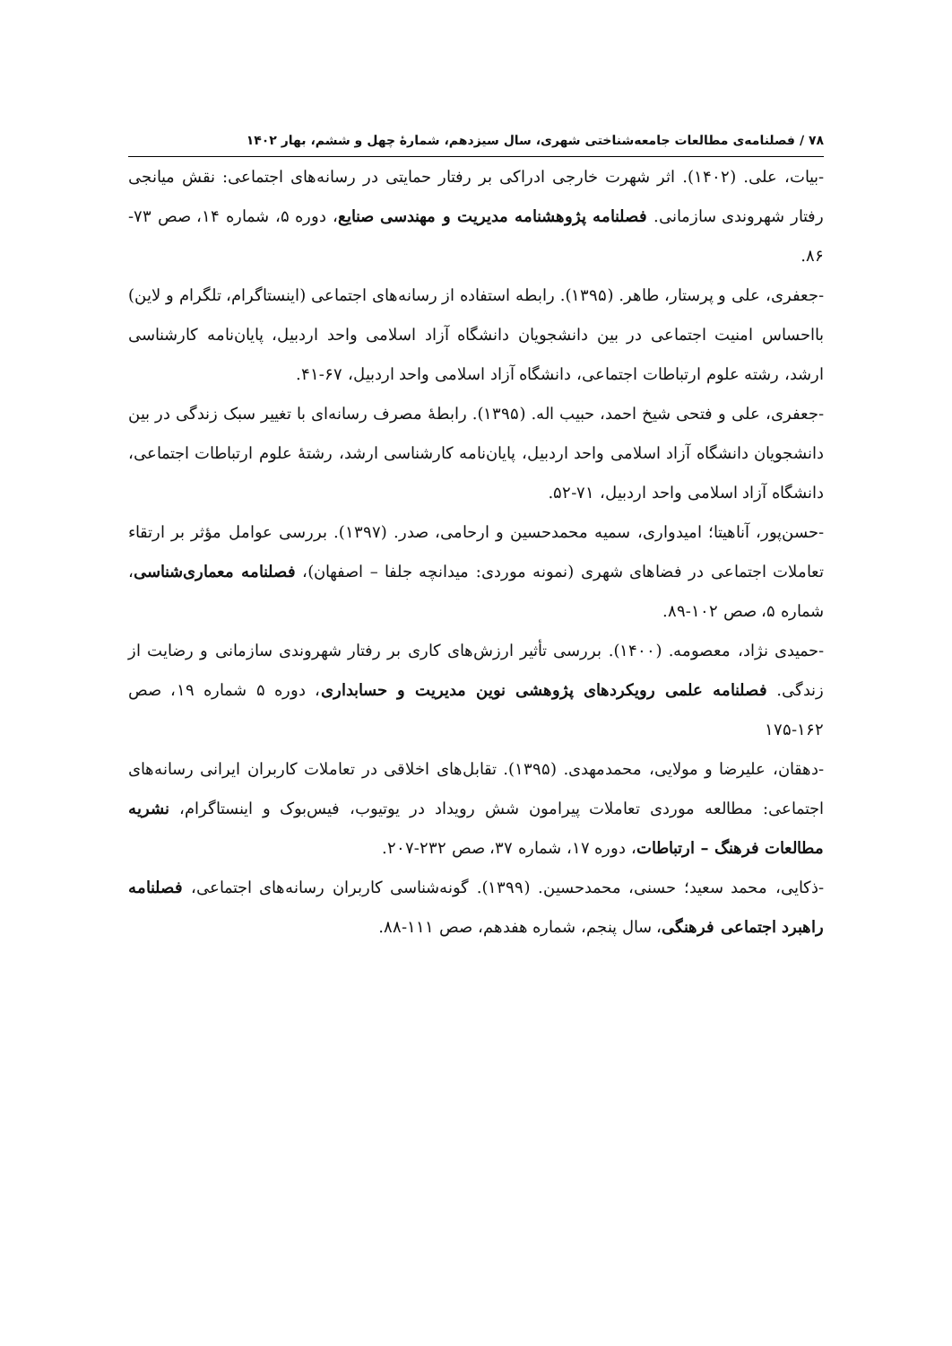۷۸ / فصلنامه‌ی مطالعات جامعه‌شناختی شهری، سال سیزدهم، شمارهٔ چهل و ششم، بهار ۱۴۰۲
-بیات، علی. (۱۴۰۲). اثر شهرت خارجی ادراکی بر رفتار حمایتی در رسانه‌های اجتماعی: نقش میانجی رفتار شهروندی سازمانی. فصلنامه پژوهشنامه مدیریت و مهندسی صنایع، دوره ۵، شماره ۱۴، صص ۷۳- ۸۶.
-جعفری، علی و پرستار، طاهر. (۱۳۹۵). رابطه استفاده از رسانه‌های اجتماعی (اینستاگرام، تلگرام و لاین) بااحساس امنیت اجتماعی در بین دانشجویان دانشگاه آزاد اسلامی واحد اردبیل، پایان‌نامه کارشناسی ارشد، رشته علوم ارتباطات اجتماعی، دانشگاه آزاد اسلامی واحد اردبیل، ۶۷-۴۱.
-جعفری، علی و فتحی شیخ احمد، حبیب اله. (۱۳۹۵). رابطهٔ مصرف رسانه‌ای با تغییر سبک زندگی در بین دانشجویان دانشگاه آزاد اسلامی واحد اردبیل، پایان‌نامه کارشناسی ارشد، رشتهٔ علوم ارتباطات اجتماعی، دانشگاه آزاد اسلامی واحد اردبیل، ۷۱-۵۲.
-حسن‌پور، آناهیتا؛ امیدواری، سمیه محمدحسین و ارحامی، صدر. (۱۳۹۷). بررسی عوامل مؤثر بر ارتقاء تعاملات اجتماعی در فضاهای شهری (نمونه موردی: میدانچه جلفا – اصفهان)، فصلنامه معماری‌شناسی، شماره ۵، صص ۱۰۲-۸۹.
-حمیدی نژاد، معصومه. (۱۴۰۰). بررسی تأثیر ارزش‌های کاری بر رفتار شهروندی سازمانی و رضایت از زندگی. فصلنامه علمی رویکردهای پژوهشی نوین مدیریت و حسابداری، دوره ۵ شماره ۱۹، صص ۱۶۲-۱۷۵
-دهقان، علیرضا و مولایی، محمدمهدی. (۱۳۹۵). تقابل‌های اخلاقی در تعاملات کاربران ایرانی رسانه‌های اجتماعی: مطالعه موردی تعاملات پیرامون شش رویداد در یوتیوب، فیس‌بوک و اینستاگرام، نشریه مطالعات فرهنگ – ارتباطات، دوره ۱۷، شماره ۳۷، صص ۲۳۲-۲۰۷.
-ذکایی، محمد سعید؛ حسنی، محمدحسین. (۱۳۹۹). گونه‌شناسی کاربران رسانه‌های اجتماعی، فصلنامه راهبرد اجتماعی فرهنگی، سال پنجم، شماره هفدهم، صص ۱۱۱-۸۸.